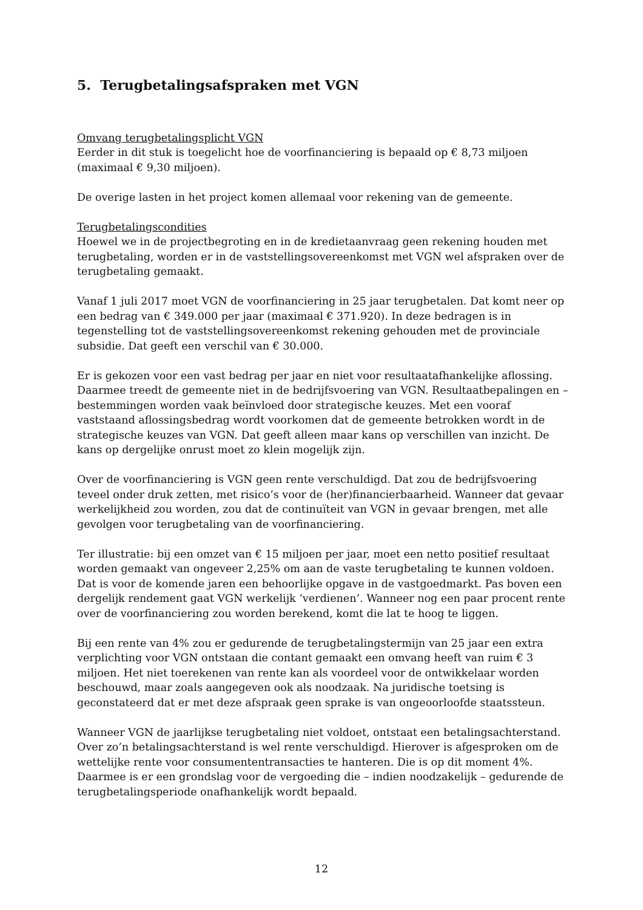5. Terugbetalingsafspraken met VGN
Omvang terugbetalingsplicht VGN
Eerder in dit stuk is toegelicht hoe de voorfinanciering is bepaald op € 8,73 miljoen (maximaal € 9,30 miljoen).
De overige lasten in het project komen allemaal voor rekening van de gemeente.
Terugbetalingscondities
Hoewel we in de projectbegroting en in de kredietaanvraag geen rekening houden met terugbetaling, worden er in de vaststellingsovereenkomst met VGN wel afspraken over de terugbetaling gemaakt.
Vanaf 1 juli 2017 moet VGN de voorfinanciering in 25 jaar terugbetalen. Dat komt neer op een bedrag van € 349.000 per jaar (maximaal € 371.920). In deze bedragen is in tegenstelling tot de vaststellingsovereenkomst rekening gehouden met de provinciale subsidie. Dat geeft een verschil van € 30.000.
Er is gekozen voor een vast bedrag per jaar en niet voor resultaatafhankelijke aflossing. Daarmee treedt de gemeente niet in de bedrijfsvoering van VGN. Resultaatbepalingen en –bestemmingen worden vaak beïnvloed door strategische keuzes. Met een vooraf vaststaand aflossingsbedrag wordt voorkomen dat de gemeente betrokken wordt in de strategische keuzes van VGN. Dat geeft alleen maar kans op verschillen van inzicht. De kans op dergelijke onrust moet zo klein mogelijk zijn.
Over de voorfinanciering is VGN geen rente verschuldigd. Dat zou de bedrijfsvoering teveel onder druk zetten, met risico’s voor de (her)financierbaarheid. Wanneer dat gevaar werkelijkheid zou worden, zou dat de continuïteit van VGN in gevaar brengen, met alle gevolgen voor terugbetaling van de voorfinanciering.
Ter illustratie: bij een omzet van € 15 miljoen per jaar, moet een netto positief resultaat worden gemaakt van ongeveer 2,25% om aan de vaste terugbetaling te kunnen voldoen. Dat is voor de komende jaren een behoorlijke opgave in de vastgoedmarkt. Pas boven een dergelijk rendement gaat VGN werkelijk ‘verdienen’. Wanneer nog een paar procent rente over de voorfinanciering zou worden berekend, komt die lat te hoog te liggen.
Bij een rente van 4% zou er gedurende de terugbetalingstermijn van 25 jaar een extra verplichting voor VGN ontstaan die contant gemaakt een omvang heeft van ruim € 3 miljoen. Het niet toerekenen van rente kan als voordeel voor de ontwikkelaar worden beschouwd, maar zoals aangegeven ook als noodzaak. Na juridische toetsing is geconstateerd dat er met deze afspraak geen sprake is van ongeoorloofde staatssteun.
Wanneer VGN de jaarlijkse terugbetaling niet voldoet, ontstaat een betalingsachterstand. Over zo’n betalingsachterstand is wel rente verschuldigd. Hierover is afgesproken om de wettelijke rente voor consumententransacties te hanteren. Die is op dit moment 4%. Daarmee is er een grondslag voor de vergoeding die – indien noodzakelijk – gedurende de terugbetalingsperiode onafhankelijk wordt bepaald.
12